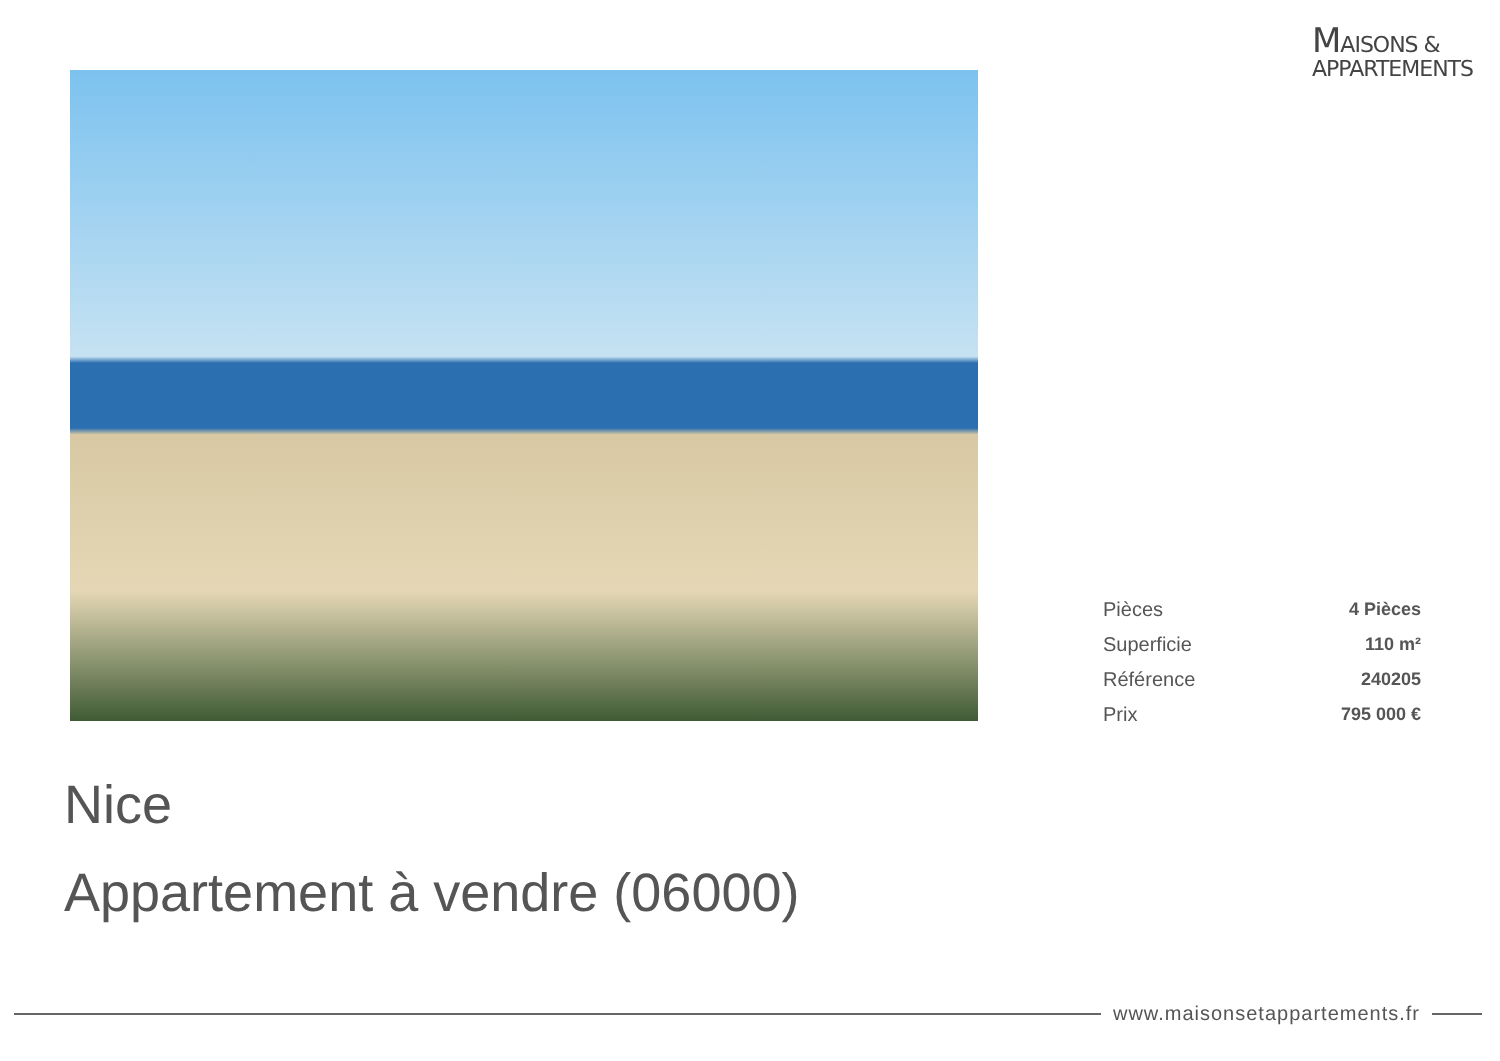MAISONS &
APPARTEMENTS
| Pièces | 4 Pièces |
| Superficie | 110 m² |
| Référence | 240205 |
| Prix | 795 000 € |
Nice
Appartement à vendre (06000)
www.maisonsetappartements.fr